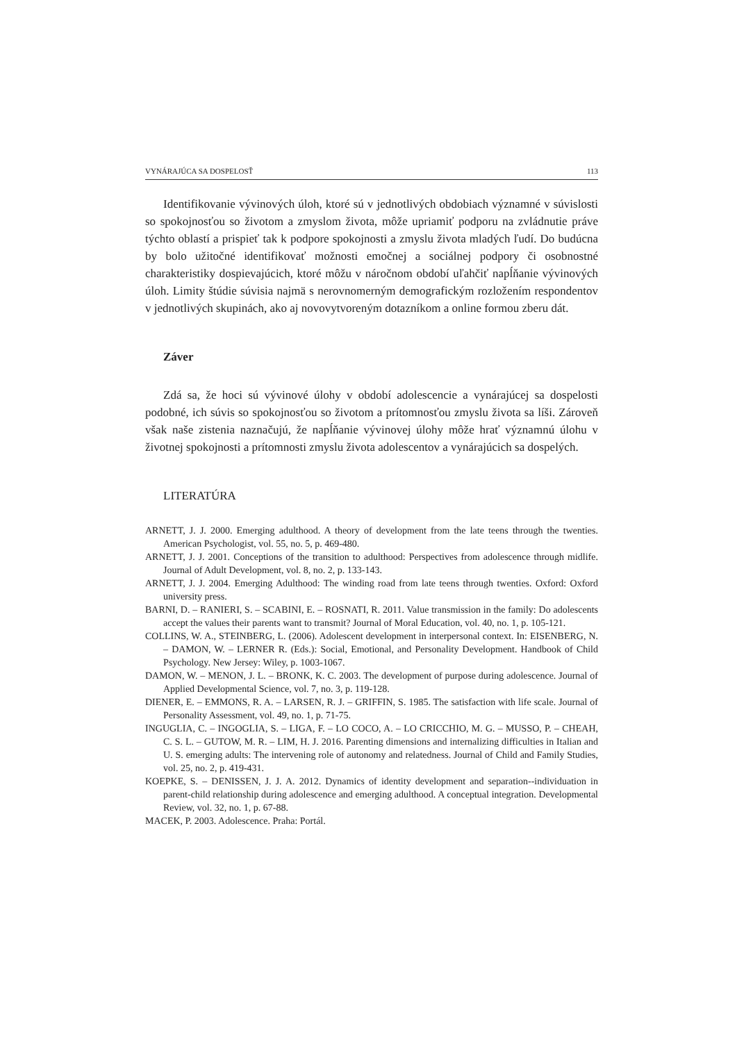VYNÁRAJÚCA SA DOSPELOSŤ 113
Identifikovanie vývinových úloh, ktoré sú v jednotlivých obdobiach významné v súvislosti so spokojnosťou so životom a zmyslom života, môže upriamiť podporu na zvládnutie práve týchto oblastí a prispieť tak k podpore spokojnosti a zmyslu života mladých ľudí. Do budúcna by bolo užitočné identifikovať možnosti emočnej a sociálnej podpory či osobnostné charakteristiky dospievajúcich, ktoré môžu v náročnom období uľahčiť napĺňanie vývinových úloh. Limity štúdie súvisia najmä s nerovnomerným demografickým rozložením respondentov v jednotlivých skupinách, ako aj novovytvoreným dotazníkom a online formou zberu dát.
Záver
Zdá sa, že hoci sú vývinové úlohy v období adolescencie a vynárajúcej sa dospelosti podobné, ich súvis so spokojnosťou so životom a prítomnosťou zmyslu života sa líši. Zároveň však naše zistenia naznačujú, že napĺňanie vývinovej úlohy môže hrať významnú úlohu v životnej spokojnosti a prítomnosti zmyslu života adolescentov a vynárajúcich sa dospelých.
LITERATÚRA
ARNETT, J. J. 2000. Emerging adulthood. A theory of development from the late teens through the twenties. American Psychologist, vol. 55, no. 5, p. 469-480.
ARNETT, J. J. 2001. Conceptions of the transition to adulthood: Perspectives from adolescence through midlife. Journal of Adult Development, vol. 8, no. 2, p. 133-143.
ARNETT, J. J. 2004. Emerging Adulthood: The winding road from late teens through twenties. Oxford: Oxford university press.
BARNI, D. – RANIERI, S. – SCABINI, E. – ROSNATI, R. 2011. Value transmission in the family: Do adolescents accept the values their parents want to transmit? Journal of Moral Education, vol. 40, no. 1, p. 105-121.
COLLINS, W. A., STEINBERG, L. (2006). Adolescent development in interpersonal context. In: EISENBERG, N. – DAMON, W. – LERNER R. (Eds.): Social, Emotional, and Personality Development. Handbook of Child Psychology. New Jersey: Wiley, p. 1003-1067.
DAMON, W. – MENON, J. L. – BRONK, K. C. 2003. The development of purpose during adolescence. Journal of Applied Developmental Science, vol. 7, no. 3, p. 119-128.
DIENER, E. – EMMONS, R. A. – LARSEN, R. J. – GRIFFIN, S. 1985. The satisfaction with life scale. Journal of Personality Assessment, vol. 49, no. 1, p. 71-75.
INGUGLIA, C. – INGOGLIA, S. – LIGA, F. – LO COCO, A. – LO CRICCHIO, M. G. – MUSSO, P. – CHEAH, C. S. L. – GUTOW, M. R. – LIM, H. J. 2016. Parenting dimensions and internalizing difficulties in Italian and U. S. emerging adults: The intervening role of autonomy and relatedness. Journal of Child and Family Studies, vol. 25, no. 2, p. 419-431.
KOEPKE, S. – DENISSEN, J. J. A. 2012. Dynamics of identity development and separation--individuation in parent-child relationship during adolescence and emerging adulthood. A conceptual integration. Developmental Review, vol. 32, no. 1, p. 67-88.
MACEK, P. 2003. Adolescence. Praha: Portál.